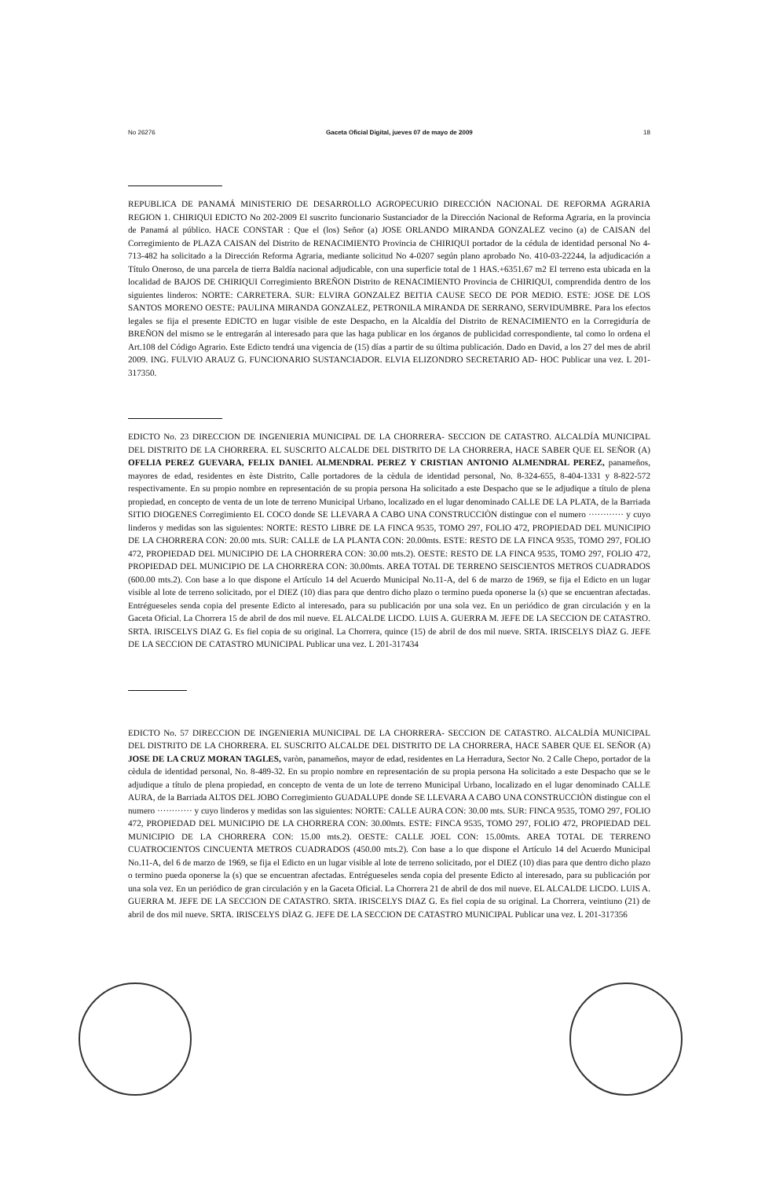No 26276 Gaceta Oficial Digital, jueves 07 de mayo de 2009 18
REPUBLICA DE PANAMÁ MINISTERIO DE DESARROLLO AGROPECURIO DIRECCIÓN NACIONAL DE REFORMA AGRARIA REGION 1. CHIRIQUI EDICTO No 202-2009 El suscrito funcionario Sustanciador de la Dirección Nacional de Reforma Agraria, en la provincia de Panamá al público. HACE CONSTAR : Que el (los) Señor (a) JOSE ORLANDO MIRANDA GONZALEZ vecino (a) de CAISAN del Corregimiento de PLAZA CAISAN del Distrito de RENACIMIENTO Provincia de CHIRIQUI portador de la cédula de identidad personal No 4-713-482 ha solicitado a la Dirección Reforma Agraria, mediante solicitud No 4-0207 según plano aprobado No. 410-03-22244, la adjudicación a Título Oneroso, de una parcela de tierra Baldía nacional adjudicable, con una superficie total de 1 HAS.+6351.67 m2 El terreno esta ubicada en la localidad de BAJOS DE CHIRIQUI Corregimiento BREÑON Distrito de RENACIMIENTO Provincia de CHIRIQUI, comprendida dentro de los siguientes linderos: NORTE: CARRETERA. SUR: ELVIRA GONZALEZ BEITIA CAUSE SECO DE POR MEDIO. ESTE: JOSE DE LOS SANTOS MORENO OESTE: PAULINA MIRANDA GONZALEZ, PETRONILA MIRANDA DE SERRANO, SERVIDUMBRE. Para los efectos legales se fija el presente EDICTO en lugar visible de este Despacho, en la Alcaldía del Distrito de RENACIMIENTO en la Corregiduría de BREÑON del mismo se le entregarán al interesado para que las haga publicar en los órganos de publicidad correspondiente, tal como lo ordena el Art.108 del Código Agrario. Este Edicto tendrá una vigencia de (15) días a partir de su última publicación. Dado en David, a los 27 del mes de abril 2009. ING. FULVIO ARAUZ G. FUNCIONARIO SUSTANCIADOR. ELVIA ELIZONDRO SECRETARIO AD- HOC Publicar una vez. L 201-317350.
EDICTO No. 23 DIRECCION DE INGENIERIA MUNICIPAL DE LA CHORRERA- SECCION DE CATASTRO. ALCALDÍA MUNICIPAL DEL DISTRITO DE LA CHORRERA. EL SUSCRITO ALCALDE DEL DISTRITO DE LA CHORRERA, HACE SABER QUE EL SEÑOR (A) OFELIA PEREZ GUEVARA, FELIX DANIEL ALMENDRAL PEREZ Y CRISTIAN ANTONIO ALMENDRAL PEREZ, panameños, mayores de edad, residentes en èste Distrito, Calle portadores de la cèdula de identidad personal, No. 8-324-655, 8-404-1331 y 8-822-572 respectivamente. En su propio nombre en representación de su propia persona Ha solicitado a este Despacho que se le adjudique a título de plena propiedad, en concepto de venta de un lote de terreno Municipal Urbano, localizado en el lugar denominado CALLE DE LA PLATA, de la Barriada SITIO DIOGENES Corregimiento EL COCO donde SE LLEVARA A CABO UNA CONSTRUCCIÒN distingue con el numero ············ y cuyo linderos y medidas son las siguientes: NORTE: RESTO LIBRE DE LA FINCA 9535, TOMO 297, FOLIO 472, PROPIEDAD DEL MUNICIPIO DE LA CHORRERA CON: 20.00 mts. SUR: CALLE de LA PLANTA CON: 20.00mts. ESTE: RESTO DE LA FINCA 9535, TOMO 297, FOLIO 472, PROPIEDAD DEL MUNICIPIO DE LA CHORRERA CON: 30.00 mts.2). OESTE: RESTO DE LA FINCA 9535, TOMO 297, FOLIO 472, PROPIEDAD DEL MUNICIPIO DE LA CHORRERA CON: 30.00mts. AREA TOTAL DE TERRENO SEISCIENTOS METROS CUADRADOS (600.00 mts.2). Con base a lo que dispone el Artículo 14 del Acuerdo Municipal No.11-A, del 6 de marzo de 1969, se fija el Edicto en un lugar visible al lote de terreno solicitado, por el DIEZ (10) dias para que dentro dicho plazo o termino pueda oponerse la (s) que se encuentran afectadas. Entrégueseles senda copia del presente Edicto al interesado, para su publicación por una sola vez. En un periódico de gran circulación y en la Gaceta Oficial. La Chorrera 15 de abril de dos mil nueve. EL ALCALDE LICDO. LUIS A. GUERRA M. JEFE DE LA SECCION DE CATASTRO. SRTA. IRISCELYS DIAZ G. Es fiel copia de su original. La Chorrera, quince (15) de abril de dos mil nueve. SRTA. IRISCELYS DÌAZ G. JEFE DE LA SECCION DE CATASTRO MUNICIPAL Publicar una vez. L 201-317434
EDICTO No. 57 DIRECCION DE INGENIERIA MUNICIPAL DE LA CHORRERA- SECCION DE CATASTRO. ALCALDÍA MUNICIPAL DEL DISTRITO DE LA CHORRERA. EL SUSCRITO ALCALDE DEL DISTRITO DE LA CHORRERA, HACE SABER QUE EL SEÑOR (A) JOSE DE LA CRUZ MORAN TAGLES, varòn, panameños, mayor de edad, residentes en La Herradura, Sector No. 2 Calle Chepo, portador de la cèdula de identidad personal, No. 8-489-32. En su propio nombre en representación de su propia persona Ha solicitado a este Despacho que se le adjudique a título de plena propiedad, en concepto de venta de un lote de terreno Municipal Urbano, localizado en el lugar denominado CALLE AURA, de la Barriada ALTOS DEL JOBO Corregimiento GUADALUPE donde SE LLEVARA A CABO UNA CONSTRUCCIÒN distingue con el numero ············ y cuyo linderos y medidas son las siguientes: NORTE: CALLE AURA CON: 30.00 mts. SUR: FINCA 9535, TOMO 297, FOLIO 472, PROPIEDAD DEL MUNICIPIO DE LA CHORRERA CON: 30.00mts. ESTE: FINCA 9535, TOMO 297, FOLIO 472, PROPIEDAD DEL MUNICIPIO DE LA CHORRERA CON: 15.00 mts.2). OESTE: CALLE JOEL CON: 15.00mts. AREA TOTAL DE TERRENO CUATROCIENTOS CINCUENTA METROS CUADRADOS (450.00 mts.2). Con base a lo que dispone el Artículo 14 del Acuerdo Municipal No.11-A, del 6 de marzo de 1969, se fija el Edicto en un lugar visible al lote de terreno solicitado, por el DIEZ (10) dias para que dentro dicho plazo o termino pueda oponerse la (s) que se encuentran afectadas. Entrégueseles senda copia del presente Edicto al interesado, para su publicación por una sola vez. En un periódico de gran circulación y en la Gaceta Oficial. La Chorrera 21 de abril de dos mil nueve. EL ALCALDE LICDO. LUIS A. GUERRA M. JEFE DE LA SECCION DE CATASTRO. SRTA. IRISCELYS DIAZ G. Es fiel copia de su original. La Chorrera, veintiuno (21) de abril de dos mil nueve. SRTA. IRISCELYS DÌAZ G. JEFE DE LA SECCION DE CATASTRO MUNICIPAL Publicar una vez. L 201-317356